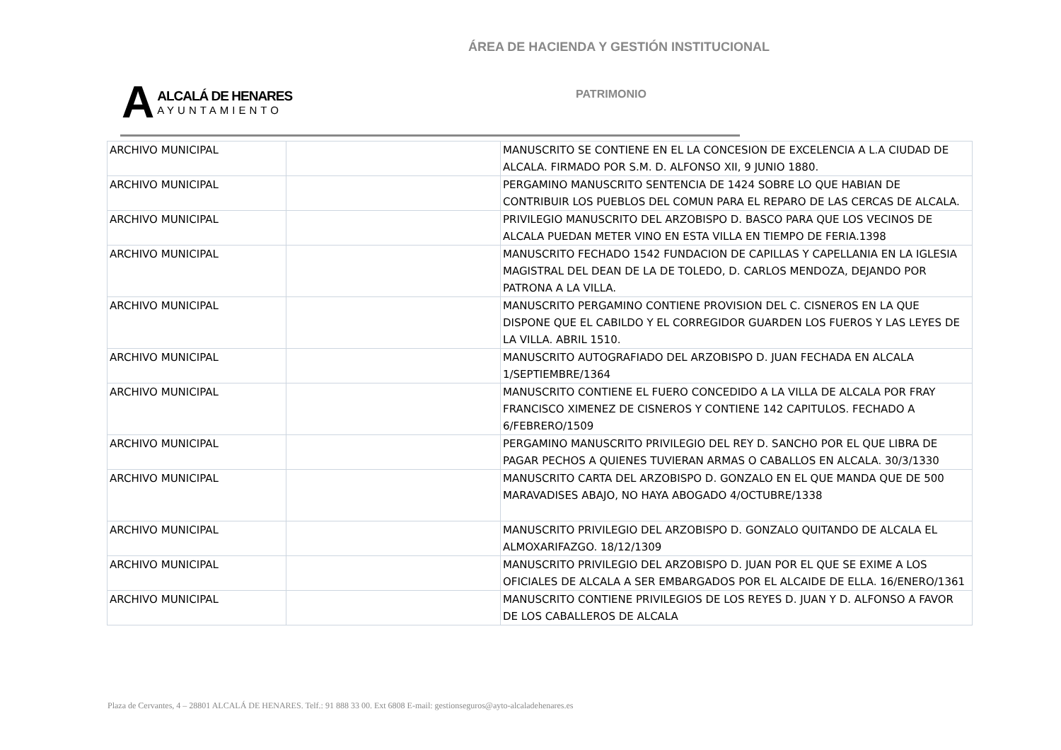ÁREA DE HACIENDA Y GESTIÓN INSTITUCIONAL
A
ALCALÁ DE HENARES
AYUNTAMIENTO
PATRIMONIO
| ARCHIVO MUNICIPAL | | MANUSCRITO SE CONTIENE EN EL LA CONCESION DE EXCELENCIA A L.A CIUDAD DE ALCALA. FIRMADO POR S.M. D. ALFONSO XII, 9 JUNIO 1880. |
| ARCHIVO MUNICIPAL | | PERGAMINO MANUSCRITO SENTENCIA DE 1424 SOBRE LO QUE HABIAN DE CONTRIBUIR LOS PUEBLOS DEL COMUN PARA EL REPARO DE LAS CERCAS DE ALCALA. |
| ARCHIVO MUNICIPAL | | PRIVILEGIO MANUSCRITO DEL ARZOBISPO D. BASCO PARA QUE LOS VECINOS DE ALCALA PUEDAN METER VINO EN ESTA VILLA EN TIEMPO DE FERIA.1398 |
| ARCHIVO MUNICIPAL | | MANUSCRITO FECHADO 1542 FUNDACION DE CAPILLAS Y CAPELLANIA EN LA IGLESIA MAGISTRAL DEL DEAN DE LA DE TOLEDO, D. CARLOS MENDOZA, DEJANDO POR PATRONA A LA VILLA. |
| ARCHIVO MUNICIPAL | | MANUSCRITO PERGAMINO CONTIENE PROVISION DEL C. CISNEROS EN LA QUE DISPONE QUE EL CABILDO Y EL CORREGIDOR GUARDEN LOS FUEROS Y LAS LEYES DE LA VILLA. ABRIL 1510. |
| ARCHIVO MUNICIPAL | | MANUSCRITO AUTOGRAFIADO DEL ARZOBISPO D. JUAN FECHADA EN ALCALA 1/SEPTIEMBRE/1364 |
| ARCHIVO MUNICIPAL | | MANUSCRITO CONTIENE EL FUERO CONCEDIDO A LA VILLA DE ALCALA POR FRAY FRANCISCO XIMENEZ DE CISNEROS Y CONTIENE 142 CAPITULOS. FECHADO A 6/FEBRERO/1509 |
| ARCHIVO MUNICIPAL | | PERGAMINO MANUSCRITO PRIVILEGIO DEL REY D. SANCHO POR EL QUE LIBRA DE PAGAR PECHOS A QUIENES TUVIERAN ARMAS O CABALLOS EN ALCALA. 30/3/1330 |
| ARCHIVO MUNICIPAL | | MANUSCRITO CARTA DEL ARZOBISPO D. GONZALO EN EL QUE MANDA QUE DE 500 MARAVADISES ABAJO, NO HAYA ABOGADO 4/OCTUBRE/1338 |
| ARCHIVO MUNICIPAL | | MANUSCRITO PRIVILEGIO DEL ARZOBISPO D. GONZALO QUITANDO DE ALCALA EL ALMOXARIFAZGO. 18/12/1309 |
| ARCHIVO MUNICIPAL | | MANUSCRITO PRIVILEGIO DEL ARZOBISPO D. JUAN POR EL QUE SE EXIME A LOS OFICIALES DE ALCALA A SER EMBARGADOS POR EL ALCAIDE DE ELLA. 16/ENERO/1361 |
| ARCHIVO MUNICIPAL | | MANUSCRITO CONTIENE PRIVILEGIOS DE LOS REYES D. JUAN Y D. ALFONSO A FAVOR DE LOS CABALLEROS DE ALCALA |
Plaza de Cervantes, 4 – 28801 ALCALÁ DE HENARES. Telf.: 91 888 33 00. Ext 6808 E-mail: gestionseguros@ayto-alcaladehenares.es